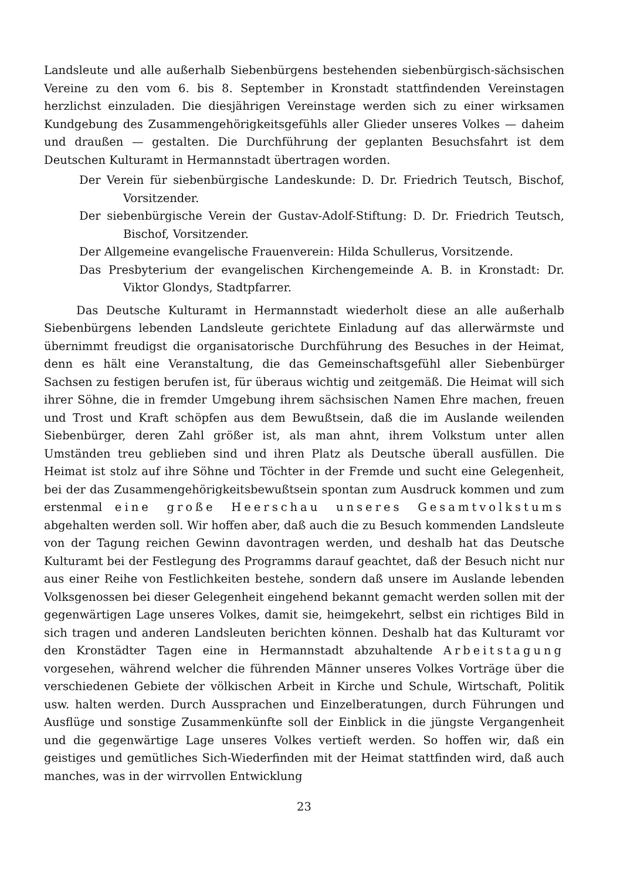Landsleute und alle außerhalb Siebenbürgens bestehenden siebenbürgisch-sächsischen Vereine zu den vom 6. bis 8. September in Kronstadt stattfindenden Vereinstagen herzlichst einzuladen. Die diesjährigen Vereinstage werden sich zu einer wirksamen Kundgebung des Zusammengehörigkeitsgefühls aller Glieder unseres Volkes — daheim und draußen — gestalten. Die Durchführung der geplanten Besuchsfahrt ist dem Deutschen Kulturamt in Hermannstadt übertragen worden.
Der Verein für siebenbürgische Landeskunde: D. Dr. Friedrich Teutsch, Bischof, Vorsitzender.
Der siebenbürgische Verein der Gustav-Adolf-Stiftung: D. Dr. Friedrich Teutsch, Bischof, Vorsitzender.
Der Allgemeine evangelische Frauenverein: Hilda Schullerus, Vorsitzende.
Das Presbyterium der evangelischen Kirchengemeinde A. B. in Kronstadt: Dr. Viktor Glondys, Stadtpfarrer.
Das Deutsche Kulturamt in Hermannstadt wiederholt diese an alle außerhalb Siebenbürgens lebenden Landsleute gerichtete Einladung auf das allerwärmste und übernimmt freudigst die organisatorische Durchführung des Besuches in der Heimat, denn es hält eine Veranstaltung, die das Gemeinschaftsgefühl aller Siebenbürger Sachsen zu festigen berufen ist, für überaus wichtig und zeitgemäß. Die Heimat will sich ihrer Söhne, die in fremder Umgebung ihrem sächsischen Namen Ehre machen, freuen und Trost und Kraft schöpfen aus dem Bewußtsein, daß die im Auslande weilenden Siebenbürger, deren Zahl größer ist, als man ahnt, ihrem Volkstum unter allen Umständen treu geblieben sind und ihren Platz als Deutsche überall ausfüllen. Die Heimat ist stolz auf ihre Söhne und Töchter in der Fremde und sucht eine Gelegenheit, bei der das Zusammengehörigkeitsbewußtsein spontan zum Ausdruck kommen und zum erstenmal eine große Heerschau unseres Gesamtvolkstums abgehalten werden soll. Wir hoffen aber, daß auch die zu Besuch kommenden Landsleute von der Tagung reichen Gewinn davontragen werden, und deshalb hat das Deutsche Kulturamt bei der Festlegung des Programms darauf geachtet, daß der Besuch nicht nur aus einer Reihe von Festlichkeiten bestehe, sondern daß unsere im Auslande lebenden Volksgenossen bei dieser Gelegenheit eingehend bekannt gemacht werden sollen mit der gegenwärtigen Lage unseres Volkes, damit sie, heimgekehrt, selbst ein richtiges Bild in sich tragen und anderen Landsleuten berichten können. Deshalb hat das Kulturamt vor den Kronstädter Tagen eine in Hermannstadt abzuhaltende Arbeitstagung vorgesehen, während welcher die führenden Männer unseres Volkes Vorträge über die verschiedenen Gebiete der völkischen Arbeit in Kirche und Schule, Wirtschaft, Politik usw. halten werden. Durch Aussprachen und Einzelberatungen, durch Führungen und Ausflüge und sonstige Zusammenkünfte soll der Einblick in die jüngste Vergangenheit und die gegenwärtige Lage unseres Volkes vertieft werden. So hoffen wir, daß ein geistiges und gemütliches Sich-Wiederfinden mit der Heimat stattfinden wird, daß auch manches, was in der wirrvollen Entwicklung
23